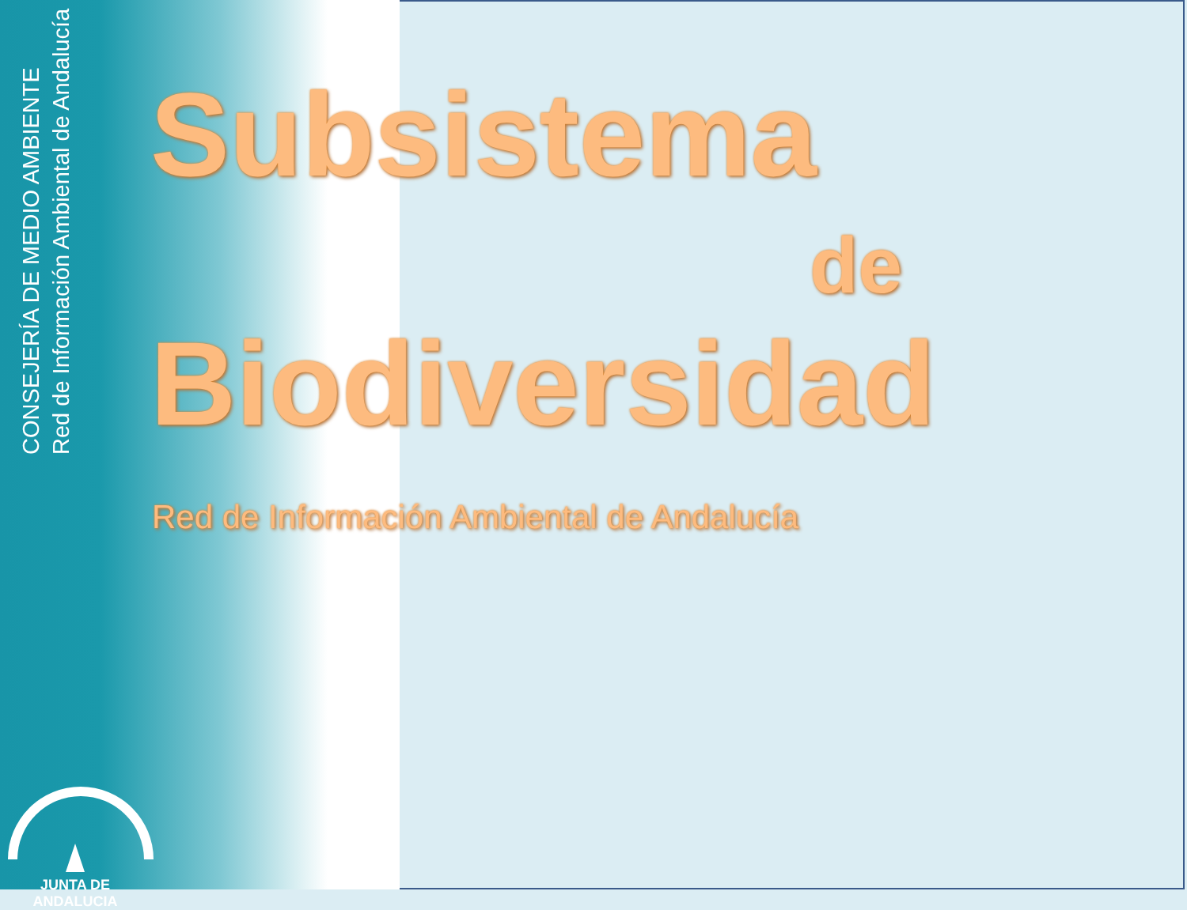CONSEJERÍA DE MEDIO AMBIENTE
Red de Información Ambiental de Andalucía
Subsistema
de
Biodiversidad
Red de Información Ambiental de Andalucía
JUNTA DE ANDALUCIA